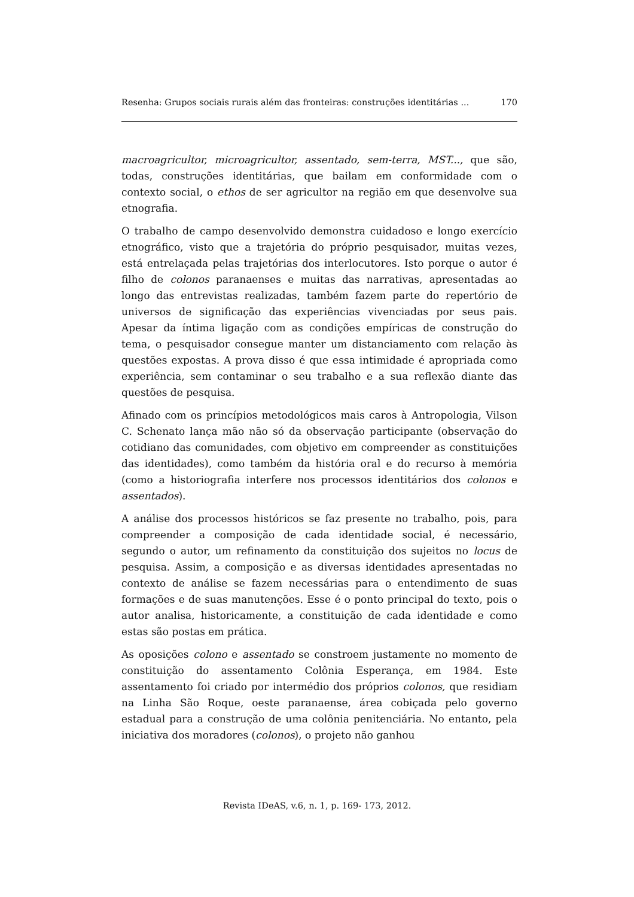Resenha: Grupos sociais rurais além das fronteiras: construções identitárias ... 170
macroagricultor, microagricultor, assentado, sem-terra, MST..., que são, todas, construções identitárias, que bailam em conformidade com o contexto social, o ethos de ser agricultor na região em que desenvolve sua etnografia.
O trabalho de campo desenvolvido demonstra cuidadoso e longo exercício etnográfico, visto que a trajetória do próprio pesquisador, muitas vezes, está entrelaçada pelas trajetórias dos interlocutores. Isto porque o autor é filho de colonos paranaenses e muitas das narrativas, apresentadas ao longo das entrevistas realizadas, também fazem parte do repertório de universos de significação das experiências vivenciadas por seus pais. Apesar da íntima ligação com as condições empíricas de construção do tema, o pesquisador consegue manter um distanciamento com relação às questões expostas. A prova disso é que essa intimidade é apropriada como experiência, sem contaminar o seu trabalho e a sua reflexão diante das questões de pesquisa.
Afinado com os princípios metodológicos mais caros à Antropologia, Vilson C. Schenato lança mão não só da observação participante (observação do cotidiano das comunidades, com objetivo em compreender as constituições das identidades), como também da história oral e do recurso à memória (como a historiografia interfere nos processos identitários dos colonos e assentados).
A análise dos processos históricos se faz presente no trabalho, pois, para compreender a composição de cada identidade social, é necessário, segundo o autor, um refinamento da constituição dos sujeitos no locus de pesquisa. Assim, a composição e as diversas identidades apresentadas no contexto de análise se fazem necessárias para o entendimento de suas formações e de suas manutenções. Esse é o ponto principal do texto, pois o autor analisa, historicamente, a constituição de cada identidade e como estas são postas em prática.
As oposições colono e assentado se constroem justamente no momento de constituição do assentamento Colônia Esperança, em 1984. Este assentamento foi criado por intermédio dos próprios colonos, que residiam na Linha São Roque, oeste paranaense, área cobiçada pelo governo estadual para a construção de uma colônia penitenciária. No entanto, pela iniciativa dos moradores (colonos), o projeto não ganhou
Revista IDeAS, v.6, n. 1, p. 169- 173, 2012.